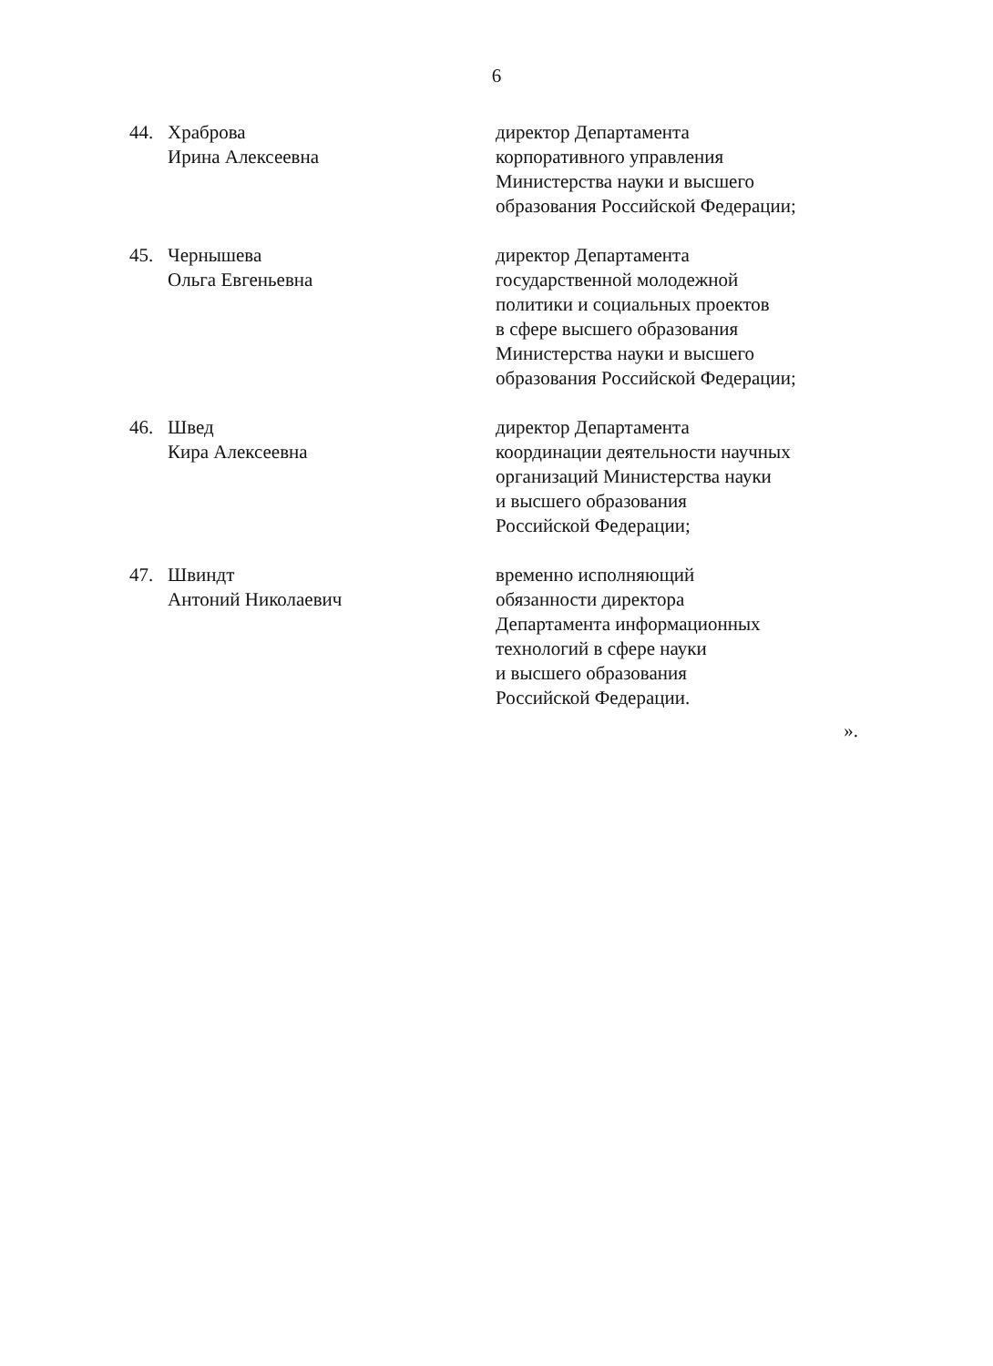6
44. Храброва
Ирина Алексеевна
директор Департамента
корпоративного управления
Министерства науки и высшего
образования Российской Федерации;
45. Чернышева
Ольга Евгеньевна
директор Департамента
государственной молодежной
политики и социальных проектов
в сфере высшего образования
Министерства науки и высшего
образования Российской Федерации;
46. Швед
Кира Алексеевна
директор Департамента
координации деятельности научных
организаций Министерства науки
и высшего образования
Российской Федерации;
47. Швиндт
Антоний Николаевич
временно исполняющий
обязанности директора
Департамента информационных
технологий в сфере науки
и высшего образования
Российской Федерации.
».